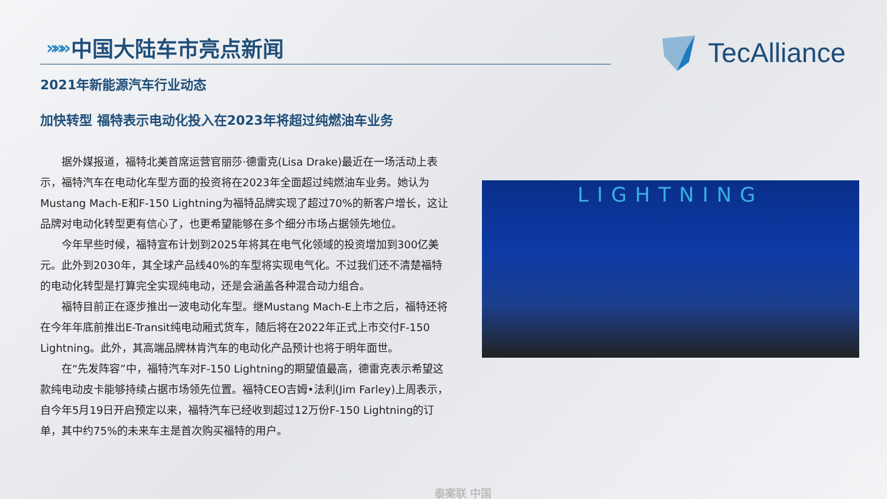»»» 中国大陆车市亮点新闻 TecAlliance
2021年新能源汽车行业动态
加快转型 福特表示电动化投入在2023年将超过纯燃油车业务
据外媒报道，福特北美首席运营官丽莎·德雷克(Lisa Drake)最近在一场活动上表示，福特汽车在电动化车型方面的投资将在2023年全面超过纯燃油车业务。她认为Mustang Mach-E和F-150 Lightning为福特品牌实现了超过70%的新客户增长，这让品牌对电动化转型更有信心了，也更希望能够在多个细分市场占据领先地位。
今年早些时候，福特宣布计划到2025年将其在电气化领域的投资增加到300亿美元。此外到2030年，其全球产品线40%的车型将实现电气化。不过我们还不清楚福特的电动化转型是打算完全实现纯电动，还是会涵盖各种混合动力组合。
福特目前正在逐步推出一波电动化车型。继Mustang Mach-E上市之后，福特还将在今年年底前推出E-Transit纯电动厢式货车，随后将在2022年正式上市交付F-150 Lightning。此外，其高端品牌林肯汽车的电动化产品预计也将于明年面世。
在“先发阵容”中，福特汽车对F-150 Lightning的期望值最高，德雷克表示希望这款纯电动皮卡能够持续占据市场领先位置。福特CEO吉姆•法利(Jim Farley)上周表示，自今年5月19日开启预定以来，福特汽车已经收到超过12万份F-150 Lightning的订单，其中约75%的未来车主是首次购买福特的用户。
LIGHTNING
泰案联 中国